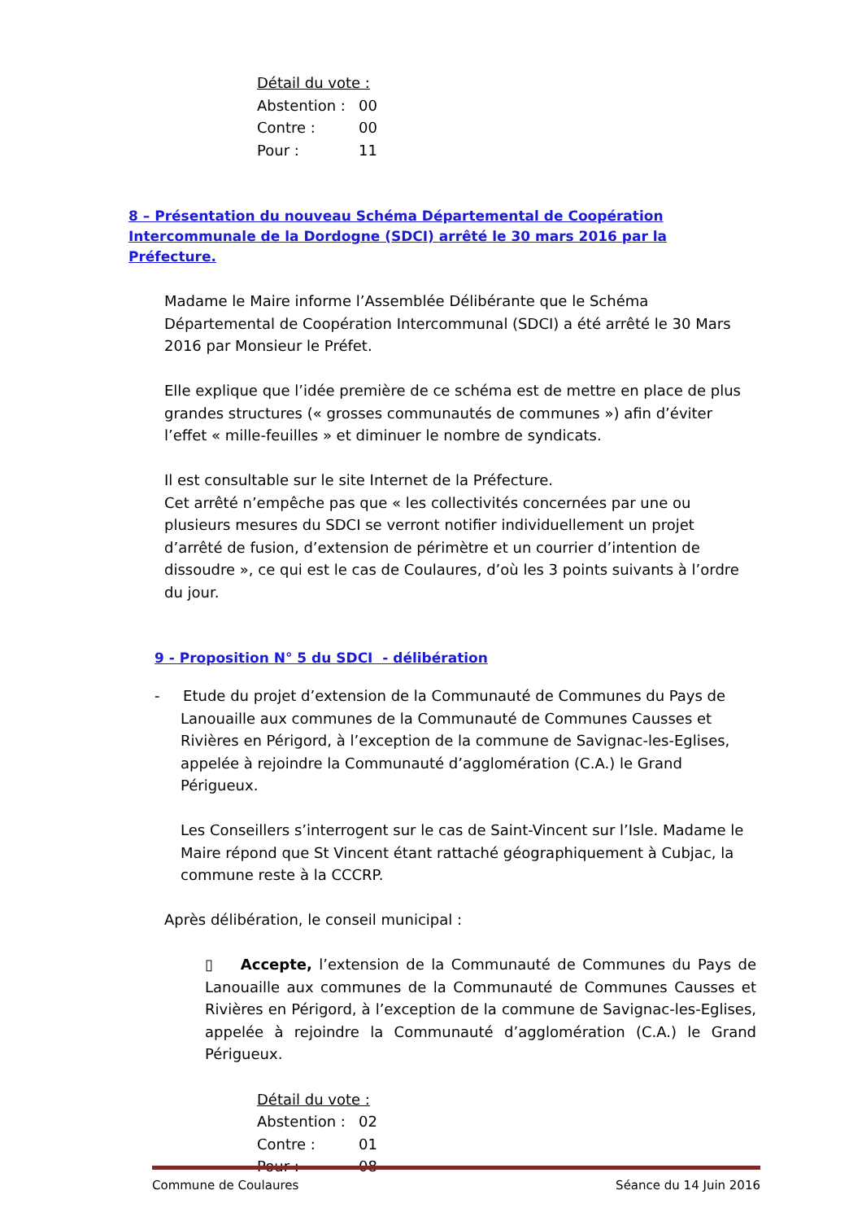| Détail du vote : | |
| Abstention : | 00 |
| Contre : | 00 |
| Pour : | 11 |
8 – Présentation du nouveau Schéma Départemental de Coopération Intercommunale de la Dordogne (SDCI) arrêté le 30 mars 2016 par la Préfecture.
Madame le Maire informe l’Assemblée Délibérante que le Schéma Départemental de Coopération Intercommunal (SDCI) a été arrêté le 30 Mars 2016 par Monsieur le Préfet.
Elle explique que l’idée première de ce schéma est de mettre en place de plus grandes structures (« grosses communautés de communes ») afin d’éviter l’effet « mille-feuilles » et diminuer le nombre de syndicats.
Il est consultable sur le site Internet de la Préfecture.
Cet arrêté n’empêche pas que « les collectivités concernées par une ou plusieurs mesures du SDCI se verront notifier individuellement un projet d’arrêté de fusion, d’extension de périmètre et un courrier d’intention de dissoudre », ce qui est le cas de Coulaures, d’où les 3 points suivants à l’ordre du jour.
9 - Proposition N° 5 du SDCI - délibération
- Etude du projet d’extension de la Communauté de Communes du Pays de
Lanouaille aux communes de la Communauté de Communes Causses et Rivières en Périgord, à l’exception de la commune de Savignac-les-Eglises, appelée à rejoindre la Communauté d’agglomération (C.A.) le Grand Périgueux.
Les Conseillers s’interrogent sur le cas de Saint-Vincent sur l’Isle. Madame le Maire répond que St Vincent étant rattaché géographiquement à Cubjac, la commune reste à la CCCRP.
Après délibération, le conseil municipal :
▯ Accepte, l’extension de la Communauté de Communes du Pays de Lanouaille aux communes de la Communauté de Communes Causses et Rivières en Périgord, à l’exception de la commune de Savignac-les-Eglises, appelée à rejoindre la Communauté d’agglomération (C.A.) le Grand Périgueux.
| Détail du vote : | |
| Abstention : | 02 |
| Contre : | 01 |
| Pour : | 08 |
Commune de Coulaures Séance du 14 Juin 2016